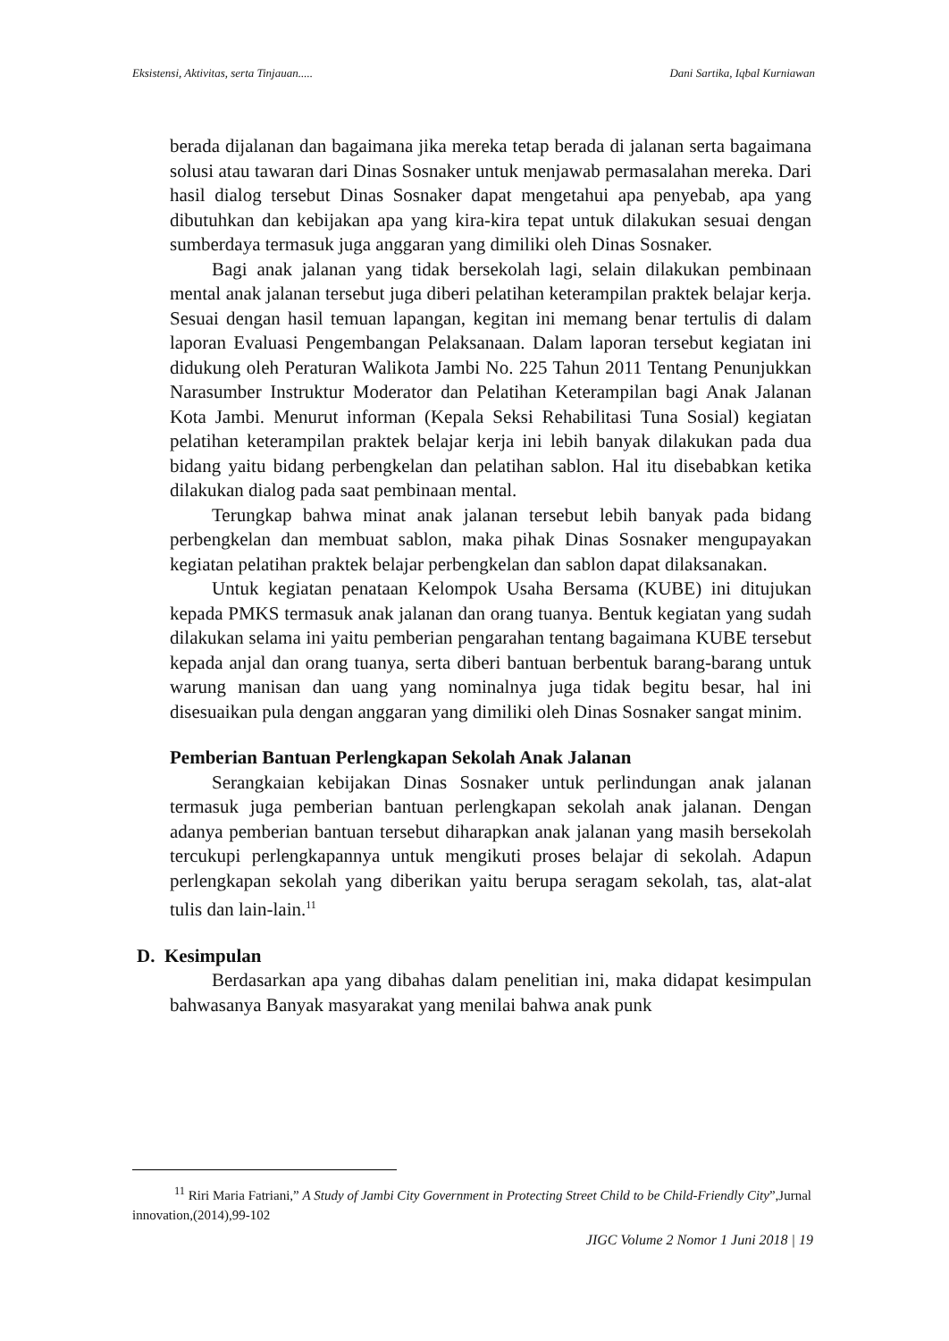Eksistensi, Aktivitas, serta Tinjauan..... Dani Sartika, Iqbal Kurniawan
berada dijalanan dan bagaimana jika mereka tetap berada di jalanan serta bagaimana solusi atau tawaran dari Dinas Sosnaker untuk menjawab permasalahan mereka. Dari hasil dialog tersebut Dinas Sosnaker dapat mengetahui apa penyebab, apa yang dibutuhkan dan kebijakan apa yang kira-kira tepat untuk dilakukan sesuai dengan sumberdaya termasuk juga anggaran yang dimiliki oleh Dinas Sosnaker.
Bagi anak jalanan yang tidak bersekolah lagi, selain dilakukan pembinaan mental anak jalanan tersebut juga diberi pelatihan keterampilan praktek belajar kerja. Sesuai dengan hasil temuan lapangan, kegitan ini memang benar tertulis di dalam laporan Evaluasi Pengembangan Pelaksanaan. Dalam laporan tersebut kegiatan ini didukung oleh Peraturan Walikota Jambi No. 225 Tahun 2011 Tentang Penunjukkan Narasumber Instruktur Moderator dan Pelatihan Keterampilan bagi Anak Jalanan Kota Jambi. Menurut informan (Kepala Seksi Rehabilitasi Tuna Sosial) kegiatan pelatihan keterampilan praktek belajar kerja ini lebih banyak dilakukan pada dua bidang yaitu bidang perbengkelan dan pelatihan sablon. Hal itu disebabkan ketika dilakukan dialog pada saat pembinaan mental.
Terungkap bahwa minat anak jalanan tersebut lebih banyak pada bidang perbengkelan dan membuat sablon, maka pihak Dinas Sosnaker mengupayakan kegiatan pelatihan praktek belajar perbengkelan dan sablon dapat dilaksanakan.
Untuk kegiatan penataan Kelompok Usaha Bersama (KUBE) ini ditujukan kepada PMKS termasuk anak jalanan dan orang tuanya. Bentuk kegiatan yang sudah dilakukan selama ini yaitu pemberian pengarahan tentang bagaimana KUBE tersebut kepada anjal dan orang tuanya, serta diberi bantuan berbentuk barang-barang untuk warung manisan dan uang yang nominalnya juga tidak begitu besar, hal ini disesuaikan pula dengan anggaran yang dimiliki oleh Dinas Sosnaker sangat minim.
Pemberian Bantuan Perlengkapan Sekolah Anak Jalanan
Serangkaian kebijakan Dinas Sosnaker untuk perlindungan anak jalanan termasuk juga pemberian bantuan perlengkapan sekolah anak jalanan. Dengan adanya pemberian bantuan tersebut diharapkan anak jalanan yang masih bersekolah tercukupi perlengkapannya untuk mengikuti proses belajar di sekolah. Adapun perlengkapan sekolah yang diberikan yaitu berupa seragam sekolah, tas, alat-alat tulis dan lain-lain.<sup>11</sup>
D. Kesimpulan
Berdasarkan apa yang dibahas dalam penelitian ini, maka didapat kesimpulan bahwasanya Banyak masyarakat yang menilai bahwa anak punk
<sup>11</sup> Riri Maria Fatriani,” A Study of Jambi City Government in Protecting Street Child to be Child-Friendly City”,Jurnal innovation,(2014),99-102
JIGC Volume 2 Nomor 1 Juni 2018 | 19